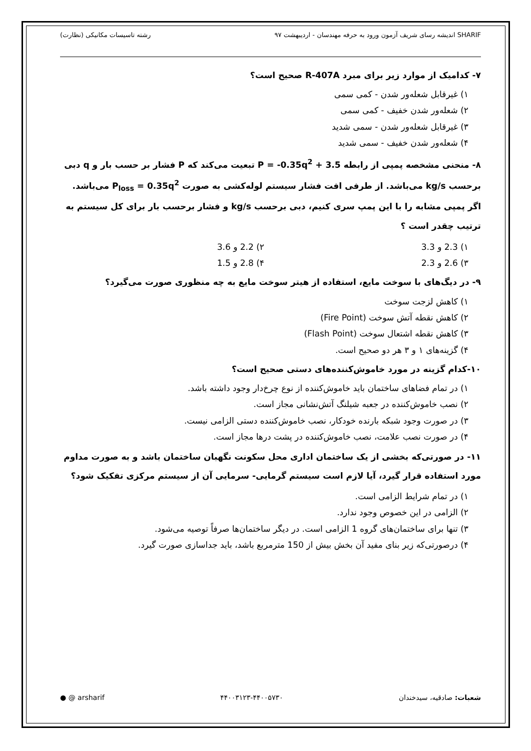SHARIF اندیشه رسای شریف آزمون ورود به حرفه مهندسان - اردیبهشت ۹۷ رشته تاسیسات مکانیکی (نظارت)
۷- کدامیک از موارد زیر برای مبرد R-407A صحیح است؟
۱) غیرقابل شعله‌ور شدن - کمی سمی
۲) شعله‌ور شدن خفیف - کمی سمی
۳) غیرقابل شعله‌ور شدن - سمی شدید
۴) شعله‌ور شدن خفیف - سمی شدید
۸- منحنی مشخصه پمپی از رابطه P = -0.35q<sup>2</sup> + 3.5 تبعیت می‌کند که P فشار بر حسب بار و q دبی برحسب kg/s می‌باشد. از طرفی افت فشار سیستم لوله‌کشی به صورت P<sub>loss</sub> = 0.35q<sup>2</sup> می‌باشد. اگر پمپی مشابه را با این پمپ سری کنیم، دبی برحسب kg/s و فشار برحسب بار برای کل سیستم به ترتیب چقدر است ؟
۱) 2.3 و 3.3
۲) 2.2 و 3.6
۳) 2.6 و 2.3
۴) 2.8 و 1.5
۹- در دیگ‌های با سوخت مایع، استفاده از هیتر سوخت مایع به چه منظوری صورت می‌گیرد؟
۱) کاهش لزجت سوخت
۲) کاهش نقطه آتش سوخت (Fire Point)
۳) کاهش نقطه اشتعال سوخت (Flash Point)
۴) گزینه‌های ۱ و ۳ هر دو صحیح است.
۱۰-کدام گزینه در مورد خاموش‌کننده‌های دستی صحیح است؟
۱) در تمام فضاهای ساختمان باید خاموش‌کننده از نوع چرخ‌دار وجود داشته باشد.
۲) نصب خاموش‌کننده در جعبه شیلنگ آتش‌نشانی مجاز است.
۳) در صورت وجود شبکه بارنده خودکار، نصب خاموش‌کننده دستی الزامی نیست.
۴) در صورت نصب علامت، نصب خاموش‌کننده در پشت درها مجاز است.
۱۱- در صورتی‌که بخشی از یک ساختمان اداری محل سکونت نگهبان ساختمان باشد و به صورت مداوم مورد استفاده قرار گیرد، آیا لازم است سیستم گرمایی- سرمایی آن از سیستم مرکزی تفکیک شود؟
۱) در تمام شرایط الزامی است.
۲) الزامی در این خصوص وجود ندارد.
۳) تنها برای ساختمان‌های گروه 1 الزامی است. در دیگر ساختمان‌ها صرفاً توصیه می‌شود.
۴) درصورتی‌که زیر بنای مفید آن بخش بیش از 150 مترمربع باشد، باید جداسازی صورت گیرد.
شعبات: صادقیه، سیدخندان ۴۴۰۰۳۱۲۳-۴۴۰۰۵۷۳۰ ● @ arsharif